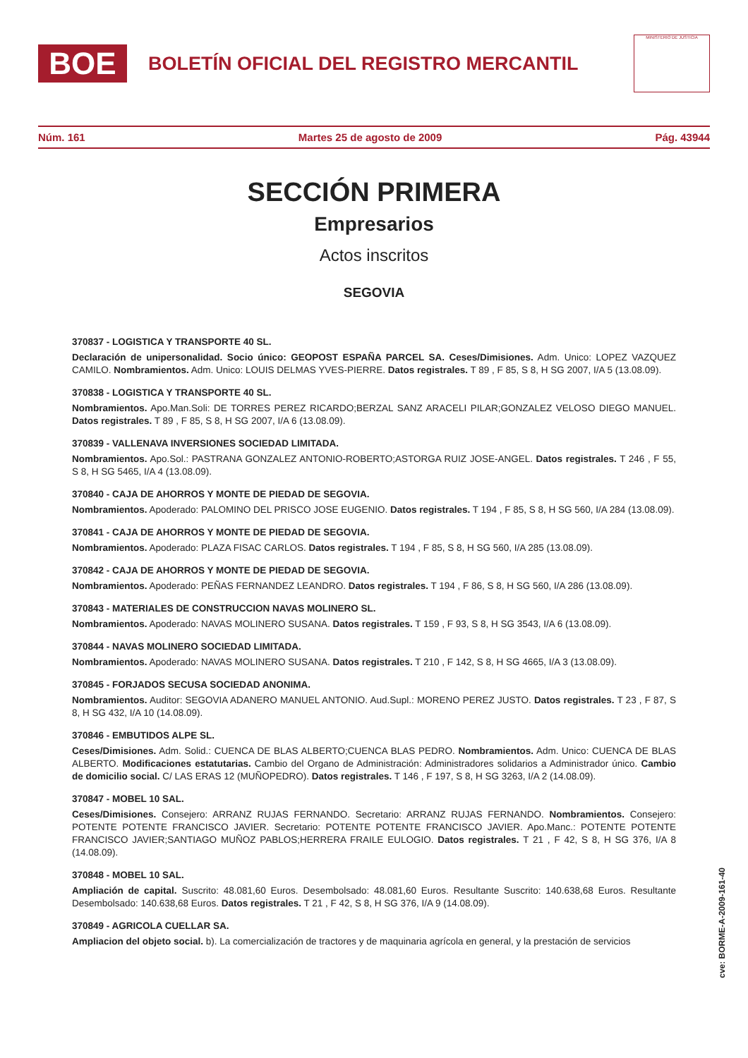BOE
BOLETÍN OFICIAL DEL REGISTRO MERCANTIL
MINISTERIO DE JUSTICIA
Núm. 161 Martes 25 de agosto de 2009 Pág. 43944
SECCIÓN PRIMERA
Empresarios
Actos inscritos
SEGOVIA
370837 - LOGISTICA Y TRANSPORTE 40 SL.
Declaración de unipersonalidad. Socio único: GEOPOST ESPAÑA PARCEL SA. Ceses/Dimisiones. Adm. Unico: LOPEZ VAZQUEZ CAMILO. Nombramientos. Adm. Unico: LOUIS DELMAS YVES-PIERRE. Datos registrales. T 89 , F 85, S 8, H SG 2007, I/A 5 (13.08.09).
370838 - LOGISTICA Y TRANSPORTE 40 SL.
Nombramientos. Apo.Man.Soli: DE TORRES PEREZ RICARDO;BERZAL SANZ ARACELI PILAR;GONZALEZ VELOSO DIEGO MANUEL. Datos registrales. T 89 , F 85, S 8, H SG 2007, I/A 6 (13.08.09).
370839 - VALLENAVA INVERSIONES SOCIEDAD LIMITADA.
Nombramientos. Apo.Sol.: PASTRANA GONZALEZ ANTONIO-ROBERTO;ASTORGA RUIZ JOSE-ANGEL. Datos registrales. T 246 , F 55, S 8, H SG 5465, I/A 4 (13.08.09).
370840 - CAJA DE AHORROS Y MONTE DE PIEDAD DE SEGOVIA.
Nombramientos. Apoderado: PALOMINO DEL PRISCO JOSE EUGENIO. Datos registrales. T 194 , F 85, S 8, H SG 560, I/A 284 (13.08.09).
370841 - CAJA DE AHORROS Y MONTE DE PIEDAD DE SEGOVIA.
Nombramientos. Apoderado: PLAZA FISAC CARLOS. Datos registrales. T 194 , F 85, S 8, H SG 560, I/A 285 (13.08.09).
370842 - CAJA DE AHORROS Y MONTE DE PIEDAD DE SEGOVIA.
Nombramientos. Apoderado: PEÑAS FERNANDEZ LEANDRO. Datos registrales. T 194 , F 86, S 8, H SG 560, I/A 286 (13.08.09).
370843 - MATERIALES DE CONSTRUCCION NAVAS MOLINERO SL.
Nombramientos. Apoderado: NAVAS MOLINERO SUSANA. Datos registrales. T 159 , F 93, S 8, H SG 3543, I/A 6 (13.08.09).
370844 - NAVAS MOLINERO SOCIEDAD LIMITADA.
Nombramientos. Apoderado: NAVAS MOLINERO SUSANA. Datos registrales. T 210 , F 142, S 8, H SG 4665, I/A 3 (13.08.09).
370845 - FORJADOS SECUSA SOCIEDAD ANONIMA.
Nombramientos. Auditor: SEGOVIA ADANERO MANUEL ANTONIO. Aud.Supl.: MORENO PEREZ JUSTO. Datos registrales. T 23 , F 87, S 8, H SG 432, I/A 10 (14.08.09).
370846 - EMBUTIDOS ALPE SL.
Ceses/Dimisiones. Adm. Solid.: CUENCA DE BLAS ALBERTO;CUENCA BLAS PEDRO. Nombramientos. Adm. Unico: CUENCA DE BLAS ALBERTO. Modificaciones estatutarias. Cambio del Organo de Administración: Administradores solidarios a Administrador único. Cambio de domicilio social. C/ LAS ERAS 12 (MUÑOPEDRO). Datos registrales. T 146 , F 197, S 8, H SG 3263, I/A 2 (14.08.09).
370847 - MOBEL 10 SAL.
Ceses/Dimisiones. Consejero: ARRANZ RUJAS FERNANDO. Secretario: ARRANZ RUJAS FERNANDO. Nombramientos. Consejero: POTENTE POTENTE FRANCISCO JAVIER. Secretario: POTENTE POTENTE FRANCISCO JAVIER. Apo.Manc.: POTENTE POTENTE FRANCISCO JAVIER;SANTIAGO MUÑOZ PABLOS;HERRERA FRAILE EULOGIO. Datos registrales. T 21 , F 42, S 8, H SG 376, I/A 8 (14.08.09).
370848 - MOBEL 10 SAL.
Ampliación de capital. Suscrito: 48.081,60 Euros. Desembolsado: 48.081,60 Euros. Resultante Suscrito: 140.638,68 Euros. Resultante Desembolsado: 140.638,68 Euros. Datos registrales. T 21 , F 42, S 8, H SG 376, I/A 9 (14.08.09).
370849 - AGRICOLA CUELLAR SA.
Ampliacion del objeto social. b). La comercialización de tractores y de maquinaria agrícola en general, y la prestación de servicios
cve: BORME-A-2009-161-40